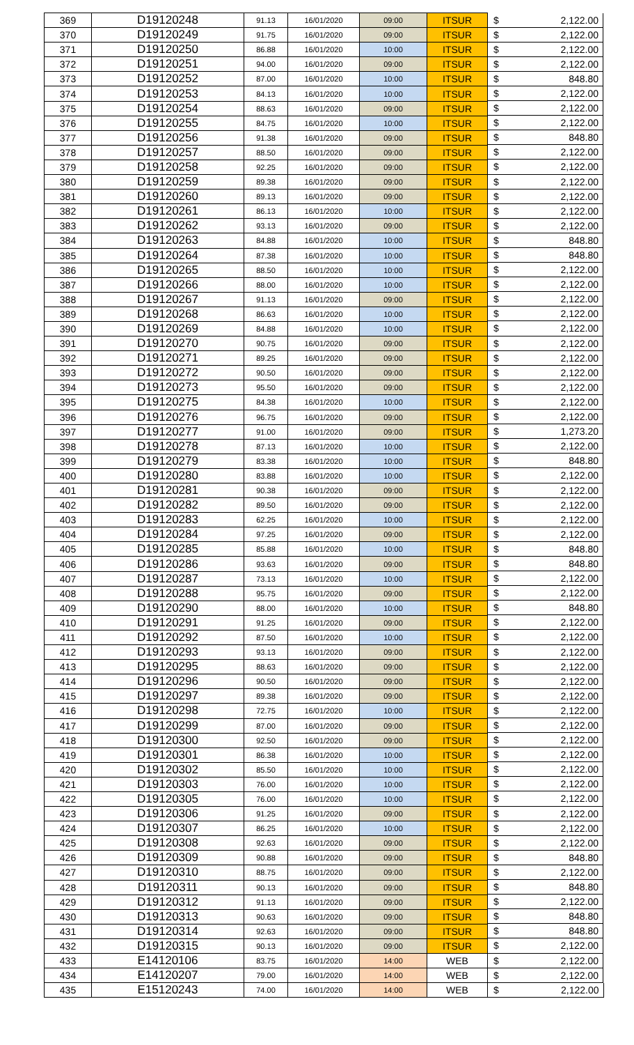| 369 | D19120248 | 91.13 | 16/01/2020 | 09:00 | ITSUR | $ 2,122.00 |
| 370 | D19120249 | 91.75 | 16/01/2020 | 09:00 | ITSUR | $ 2,122.00 |
| 371 | D19120250 | 86.88 | 16/01/2020 | 10:00 | ITSUR | $ 2,122.00 |
| 372 | D19120251 | 94.00 | 16/01/2020 | 09:00 | ITSUR | $ 2,122.00 |
| 373 | D19120252 | 87.00 | 16/01/2020 | 10:00 | ITSUR | $ 848.80 |
| 374 | D19120253 | 84.13 | 16/01/2020 | 10:00 | ITSUR | $ 2,122.00 |
| 375 | D19120254 | 88.63 | 16/01/2020 | 09:00 | ITSUR | $ 2,122.00 |
| 376 | D19120255 | 84.75 | 16/01/2020 | 10:00 | ITSUR | $ 2,122.00 |
| 377 | D19120256 | 91.38 | 16/01/2020 | 09:00 | ITSUR | $ 848.80 |
| 378 | D19120257 | 88.50 | 16/01/2020 | 09:00 | ITSUR | $ 2,122.00 |
| 379 | D19120258 | 92.25 | 16/01/2020 | 09:00 | ITSUR | $ 2,122.00 |
| 380 | D19120259 | 89.38 | 16/01/2020 | 09:00 | ITSUR | $ 2,122.00 |
| 381 | D19120260 | 89.13 | 16/01/2020 | 09:00 | ITSUR | $ 2,122.00 |
| 382 | D19120261 | 86.13 | 16/01/2020 | 10:00 | ITSUR | $ 2,122.00 |
| 383 | D19120262 | 93.13 | 16/01/2020 | 09:00 | ITSUR | $ 2,122.00 |
| 384 | D19120263 | 84.88 | 16/01/2020 | 10:00 | ITSUR | $ 848.80 |
| 385 | D19120264 | 87.38 | 16/01/2020 | 10:00 | ITSUR | $ 848.80 |
| 386 | D19120265 | 88.50 | 16/01/2020 | 10:00 | ITSUR | $ 2,122.00 |
| 387 | D19120266 | 88.00 | 16/01/2020 | 10:00 | ITSUR | $ 2,122.00 |
| 388 | D19120267 | 91.13 | 16/01/2020 | 09:00 | ITSUR | $ 2,122.00 |
| 389 | D19120268 | 86.63 | 16/01/2020 | 10:00 | ITSUR | $ 2,122.00 |
| 390 | D19120269 | 84.88 | 16/01/2020 | 10:00 | ITSUR | $ 2,122.00 |
| 391 | D19120270 | 90.75 | 16/01/2020 | 09:00 | ITSUR | $ 2,122.00 |
| 392 | D19120271 | 89.25 | 16/01/2020 | 09:00 | ITSUR | $ 2,122.00 |
| 393 | D19120272 | 90.50 | 16/01/2020 | 09:00 | ITSUR | $ 2,122.00 |
| 394 | D19120273 | 95.50 | 16/01/2020 | 09:00 | ITSUR | $ 2,122.00 |
| 395 | D19120275 | 84.38 | 16/01/2020 | 10:00 | ITSUR | $ 2,122.00 |
| 396 | D19120276 | 96.75 | 16/01/2020 | 09:00 | ITSUR | $ 2,122.00 |
| 397 | D19120277 | 91.00 | 16/01/2020 | 09:00 | ITSUR | $ 1,273.20 |
| 398 | D19120278 | 87.13 | 16/01/2020 | 10:00 | ITSUR | $ 2,122.00 |
| 399 | D19120279 | 83.38 | 16/01/2020 | 10:00 | ITSUR | $ 848.80 |
| 400 | D19120280 | 83.88 | 16/01/2020 | 10:00 | ITSUR | $ 2,122.00 |
| 401 | D19120281 | 90.38 | 16/01/2020 | 09:00 | ITSUR | $ 2,122.00 |
| 402 | D19120282 | 89.50 | 16/01/2020 | 09:00 | ITSUR | $ 2,122.00 |
| 403 | D19120283 | 62.25 | 16/01/2020 | 10:00 | ITSUR | $ 2,122.00 |
| 404 | D19120284 | 97.25 | 16/01/2020 | 09:00 | ITSUR | $ 2,122.00 |
| 405 | D19120285 | 85.88 | 16/01/2020 | 10:00 | ITSUR | $ 848.80 |
| 406 | D19120286 | 93.63 | 16/01/2020 | 09:00 | ITSUR | $ 848.80 |
| 407 | D19120287 | 73.13 | 16/01/2020 | 10:00 | ITSUR | $ 2,122.00 |
| 408 | D19120288 | 95.75 | 16/01/2020 | 09:00 | ITSUR | $ 2,122.00 |
| 409 | D19120290 | 88.00 | 16/01/2020 | 10:00 | ITSUR | $ 848.80 |
| 410 | D19120291 | 91.25 | 16/01/2020 | 09:00 | ITSUR | $ 2,122.00 |
| 411 | D19120292 | 87.50 | 16/01/2020 | 10:00 | ITSUR | $ 2,122.00 |
| 412 | D19120293 | 93.13 | 16/01/2020 | 09:00 | ITSUR | $ 2,122.00 |
| 413 | D19120295 | 88.63 | 16/01/2020 | 09:00 | ITSUR | $ 2,122.00 |
| 414 | D19120296 | 90.50 | 16/01/2020 | 09:00 | ITSUR | $ 2,122.00 |
| 415 | D19120297 | 89.38 | 16/01/2020 | 09:00 | ITSUR | $ 2,122.00 |
| 416 | D19120298 | 72.75 | 16/01/2020 | 10:00 | ITSUR | $ 2,122.00 |
| 417 | D19120299 | 87.00 | 16/01/2020 | 09:00 | ITSUR | $ 2,122.00 |
| 418 | D19120300 | 92.50 | 16/01/2020 | 09:00 | ITSUR | $ 2,122.00 |
| 419 | D19120301 | 86.38 | 16/01/2020 | 10:00 | ITSUR | $ 2,122.00 |
| 420 | D19120302 | 85.50 | 16/01/2020 | 10:00 | ITSUR | $ 2,122.00 |
| 421 | D19120303 | 76.00 | 16/01/2020 | 10:00 | ITSUR | $ 2,122.00 |
| 422 | D19120305 | 76.00 | 16/01/2020 | 10:00 | ITSUR | $ 2,122.00 |
| 423 | D19120306 | 91.25 | 16/01/2020 | 09:00 | ITSUR | $ 2,122.00 |
| 424 | D19120307 | 86.25 | 16/01/2020 | 10:00 | ITSUR | $ 2,122.00 |
| 425 | D19120308 | 92.63 | 16/01/2020 | 09:00 | ITSUR | $ 2,122.00 |
| 426 | D19120309 | 90.88 | 16/01/2020 | 09:00 | ITSUR | $ 848.80 |
| 427 | D19120310 | 88.75 | 16/01/2020 | 09:00 | ITSUR | $ 2,122.00 |
| 428 | D19120311 | 90.13 | 16/01/2020 | 09:00 | ITSUR | $ 848.80 |
| 429 | D19120312 | 91.13 | 16/01/2020 | 09:00 | ITSUR | $ 2,122.00 |
| 430 | D19120313 | 90.63 | 16/01/2020 | 09:00 | ITSUR | $ 848.80 |
| 431 | D19120314 | 92.63 | 16/01/2020 | 09:00 | ITSUR | $ 848.80 |
| 432 | D19120315 | 90.13 | 16/01/2020 | 09:00 | ITSUR | $ 2,122.00 |
| 433 | E14120106 | 83.75 | 16/01/2020 | 14:00 | WEB | $ 2,122.00 |
| 434 | E14120207 | 79.00 | 16/01/2020 | 14:00 | WEB | $ 2,122.00 |
| 435 | E15120243 | 74.00 | 16/01/2020 | 14:00 | WEB | $ 2,122.00 |